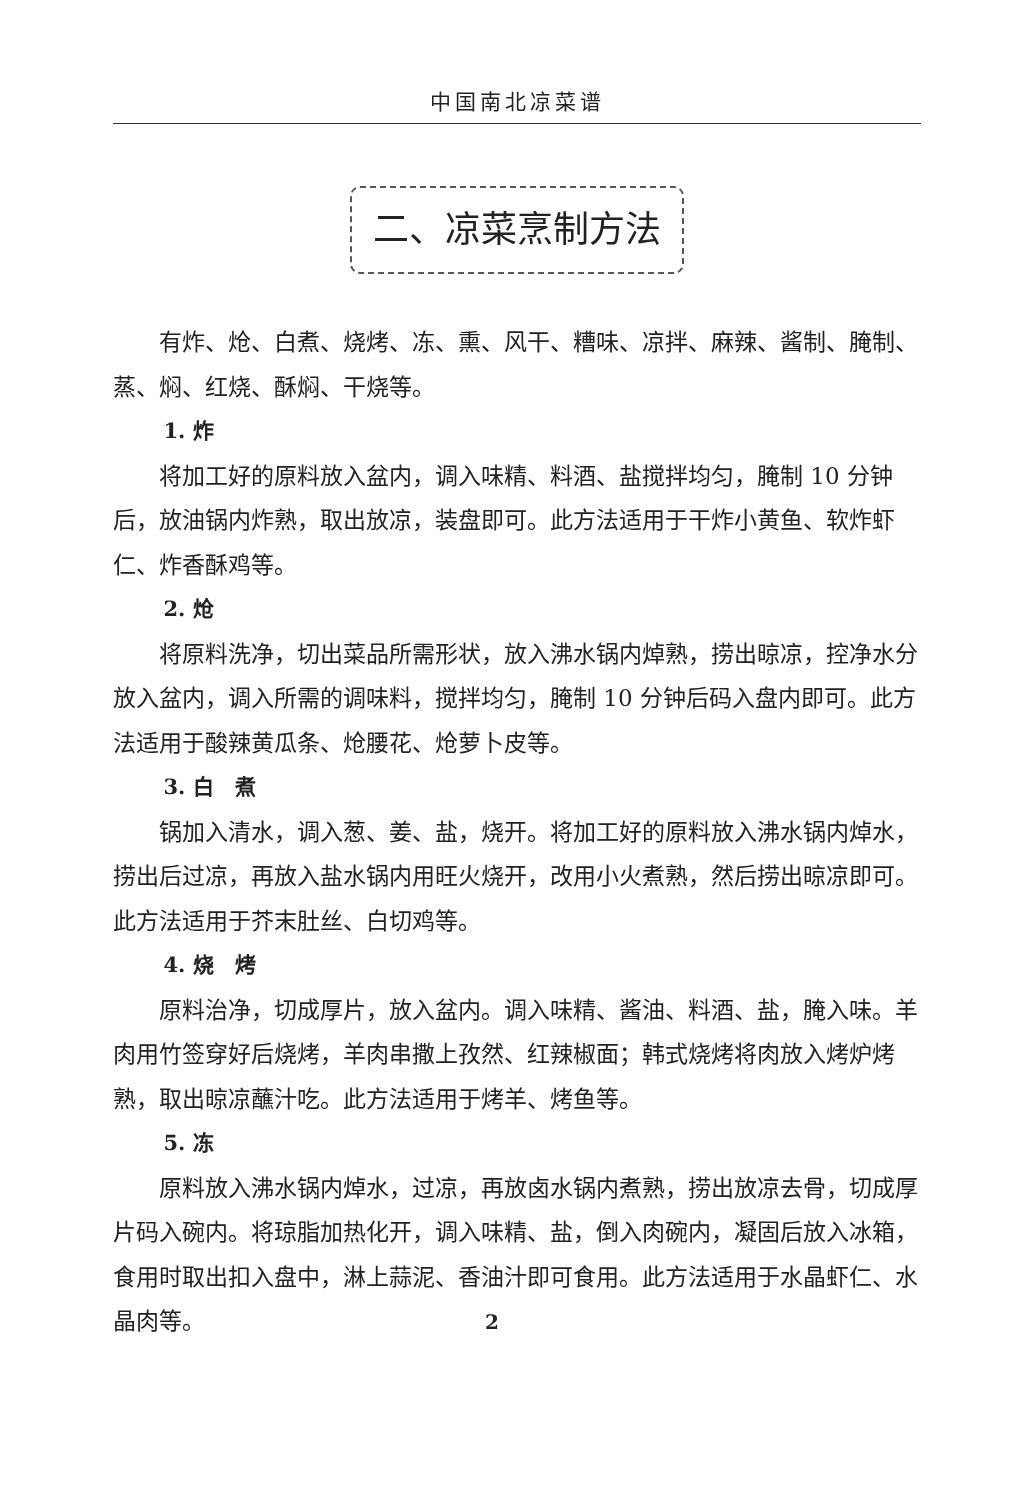中国南北凉菜谱
二、凉菜烹制方法
有炸、炝、白煮、烧烤、冻、熏、风干、糟味、凉拌、麻辣、酱制、腌制、蒸、焖、红烧、酥焖、干烧等。
1. 炸
将加工好的原料放入盆内，调入味精、料酒、盐搅拌均匀，腌制 10 分钟后，放油锅内炸熟，取出放凉，装盘即可。此方法适用于干炸小黄鱼、软炸虾仁、炸香酥鸡等。
2. 炝
将原料洗净，切出菜品所需形状，放入沸水锅内焯熟，捞出晾凉，控净水分放入盆内，调入所需的调味料，搅拌均匀，腌制 10 分钟后码入盘内即可。此方法适用于酸辣黄瓜条、炝腰花、炝萝卜皮等。
3. 白　煮
锅加入清水，调入葱、姜、盐，烧开。将加工好的原料放入沸水锅内焯水，捞出后过凉，再放入盐水锅内用旺火烧开，改用小火煮熟，然后捞出晾凉即可。此方法适用于芥末肚丝、白切鸡等。
4. 烧　烤
原料治净，切成厚片，放入盆内。调入味精、酱油、料酒、盐，腌入味。羊肉用竹签穿好后烧烤，羊肉串撒上孜然、红辣椒面；韩式烧烤将肉放入烤炉烤熟，取出晾凉蘸汁吃。此方法适用于烤羊、烤鱼等。
5. 冻
原料放入沸水锅内焯水，过凉，再放卤水锅内煮熟，捞出放凉去骨，切成厚片码入碗内。将琼脂加热化开，调入味精、盐，倒入肉碗内，凝固后放入冰箱，食用时取出扣入盘中，淋上蒜泥、香油汁即可食用。此方法适用于水晶虾仁、水晶肉等。
2